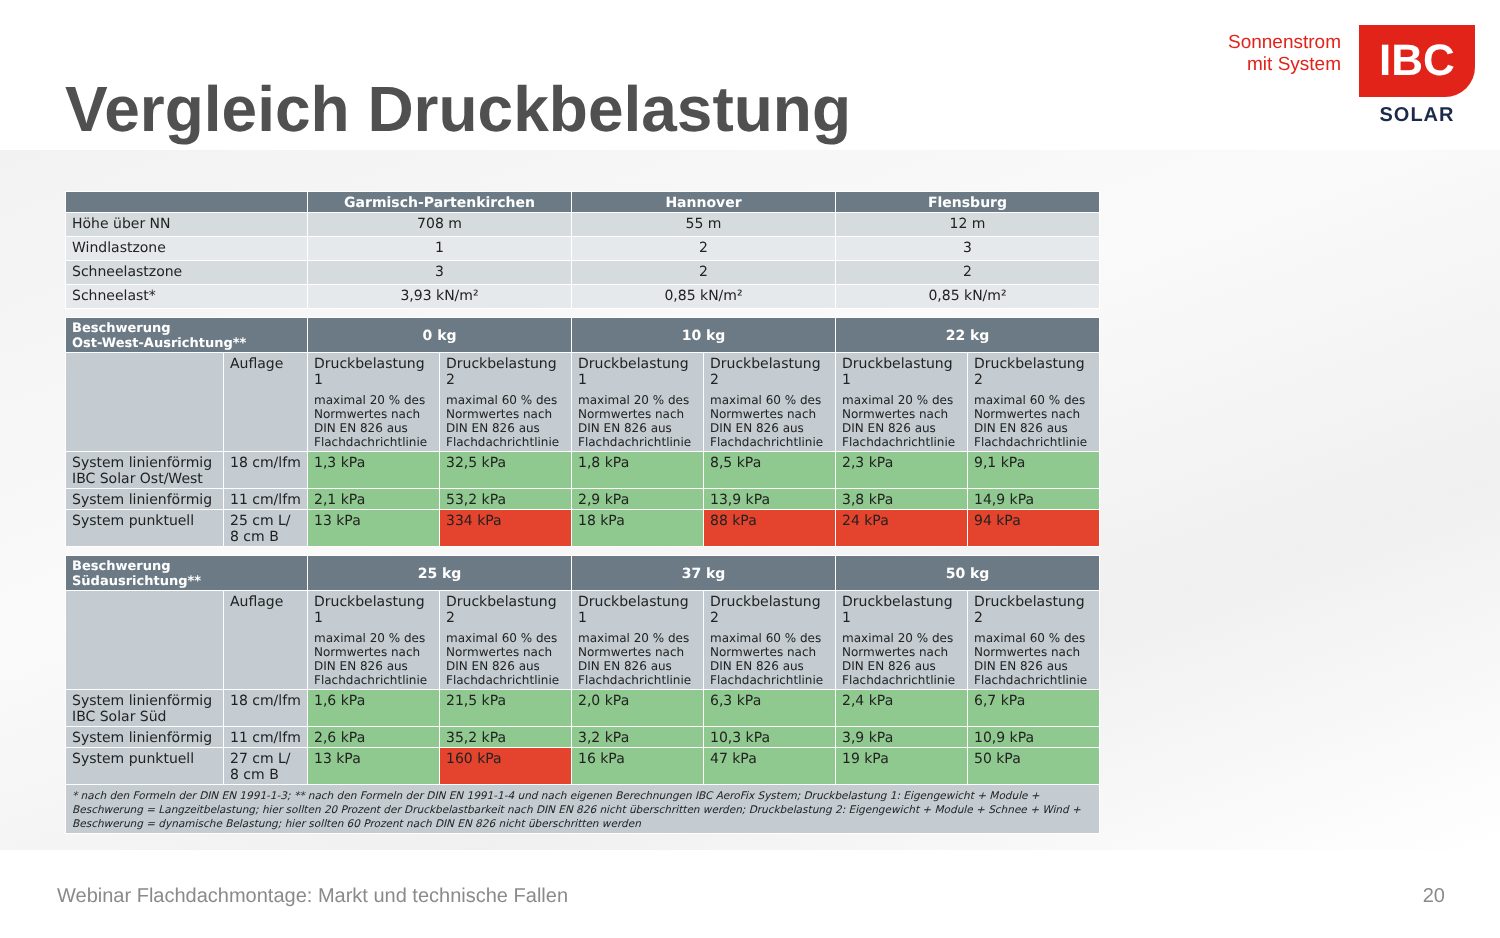Vergleich Druckbelastung
Sonnenstrom
mit System
IBC
SOLAR
| | Garmisch-Partenkirchen | Hannover | Flensburg |
| --- | --- | --- | --- |
| Höhe über NN | 708 m | 55 m | 12 m |
| Windlastzone | 1 | 2 | 3 |
| Schneelastzone | 3 | 2 | 2 |
| Schneelast* | 3,93 kN/m² | 0,85 kN/m² | 0,85 kN/m² |
| Beschwerung Ost-West-Ausrichtung** | | 0 kg | | 10 kg | | 22 kg | |
| --- | --- | --- | --- | --- | --- | --- | --- |
| | Auflage | Druckbelastung 1 maximal 20 % des Normwertes nach DIN EN 826 aus Flachdachrichtlinie | Druckbelastung 2 maximal 60 % des Normwertes nach DIN EN 826 aus Flachdachrichtlinie | Druckbelastung 1 maximal 20 % des Normwertes nach DIN EN 826 aus Flachdachrichtlinie | Druckbelastung 2 maximal 60 % des Normwertes nach DIN EN 826 aus Flachdachrichtlinie | Druckbelastung 1 maximal 20 % des Normwertes nach DIN EN 826 aus Flachdachrichtlinie | Druckbelastung 2 maximal 60 % des Normwertes nach DIN EN 826 aus Flachdachrichtlinie |
| System linienförmig IBC Solar Ost/West | 18 cm/lfm | 1,3 kPa | 32,5 kPa | 1,8 kPa | 8,5 kPa | 2,3 kPa | 9,1 kPa |
| System linienförmig | 11 cm/lfm | 2,1 kPa | 53,2 kPa | 2,9 kPa | 13,9 kPa | 3,8 kPa | 14,9 kPa |
| System punktuell | 25 cm L/ 8 cm B | 13 kPa | 334 kPa | 18 kPa | 88 kPa | 24 kPa | 94 kPa |
| Beschwerung Südausrichtung** | | 25 kg | | 37 kg | | 50 kg | |
| --- | --- | --- | --- | --- | --- | --- | --- |
| | Auflage | Druckbelastung 1 maximal 20 % des Normwertes nach DIN EN 826 aus Flachdachrichtlinie | Druckbelastung 2 maximal 60 % des Normwertes nach DIN EN 826 aus Flachdachrichtlinie | Druckbelastung 1 maximal 20 % des Normwertes nach DIN EN 826 aus Flachdachrichtlinie | Druckbelastung 2 maximal 60 % des Normwertes nach DIN EN 826 aus Flachdachrichtlinie | Druckbelastung 1 maximal 20 % des Normwertes nach DIN EN 826 aus Flachdachrichtlinie | Druckbelastung 2 maximal 60 % des Normwertes nach DIN EN 826 aus Flachdachrichtlinie |
| System linienförmig IBC Solar Süd | 18 cm/lfm | 1,6 kPa | 21,5 kPa | 2,0 kPa | 6,3 kPa | 2,4 kPa | 6,7 kPa |
| System linienförmig | 11 cm/lfm | 2,6 kPa | 35,2 kPa | 3,2 kPa | 10,3 kPa | 3,9 kPa | 10,9 kPa |
| System punktuell | 27 cm L/ 8 cm B | 13 kPa | 160 kPa | 16 kPa | 47 kPa | 19 kPa | 50 kPa |
| * nach den Formeln der DIN EN 1991-1-3; ** nach den Formeln der DIN EN 1991-1-4 und nach eigenen Berechnungen IBC AeroFix System; Druckbelastung 1: Eigengewicht + Module + Beschwerung = Langzeitbelastung; hier sollten 20 Prozent der Druckbelastbarkeit nach DIN EN 826 nicht überschritten werden; Druckbelastung 2: Eigengewicht + Module + Schnee + Wind + Beschwerung = dynamische Belastung; hier sollten 60 Prozent nach DIN EN 826 nicht überschritten werden | | | | | | | |
Webinar Flachdachmontage: Markt und technische Fallen 20